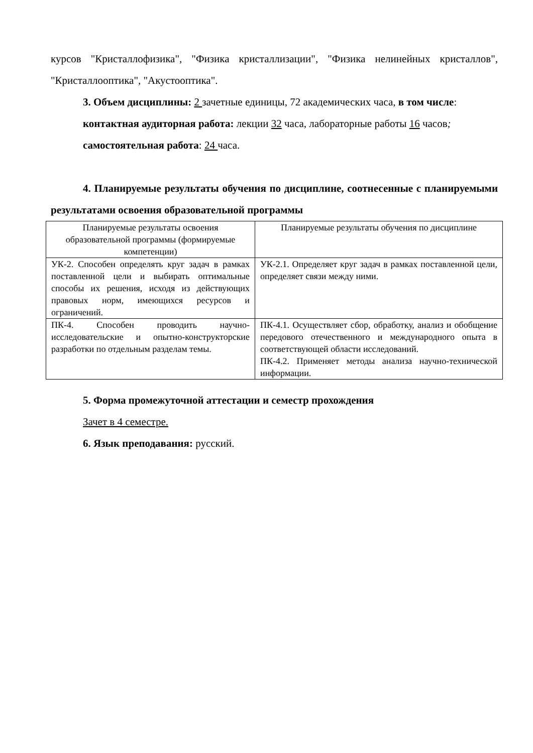курсов "Кристаллофизика", "Физика кристаллизации", "Физика нелинейных кристаллов", "Кристаллооптика", "Акустооптика".
3. Объем дисциплины: 2 зачетные единицы, 72 академических часа, в том числе:
контактная аудиторная работа: лекции 32 часа, лабораторные работы 16 часов;
самостоятельная работа: 24 часа.
4. Планируемые результаты обучения по дисциплине, соотнесенные с планируемыми результатами освоения образовательной программы
| Планируемые результаты освоения образовательной программы (формируемые компетенции) | Планируемые результаты обучения по дисциплине |
| УК-2. Способен определять круг задач в рамках поставленной цели и выбирать оптимальные способы их решения, исходя из действующих правовых норм, имеющихся ресурсов и ограничений. | УК-2.1. Определяет круг задач в рамках поставленной цели, определяет связи между ними. |
| ПК-4. Способен проводить научно-исследовательские и опытно-конструкторские разработки по отдельным разделам темы. | ПК-4.1. Осуществляет сбор, обработку, анализ и обобщение передового отечественного и международного опыта в соответствующей области исследований. ПК-4.2. Применяет методы анализа научно-технической информации. |
5. Форма промежуточной аттестации и семестр прохождения
Зачет в 4 семестре.
6. Язык преподавания: русский.